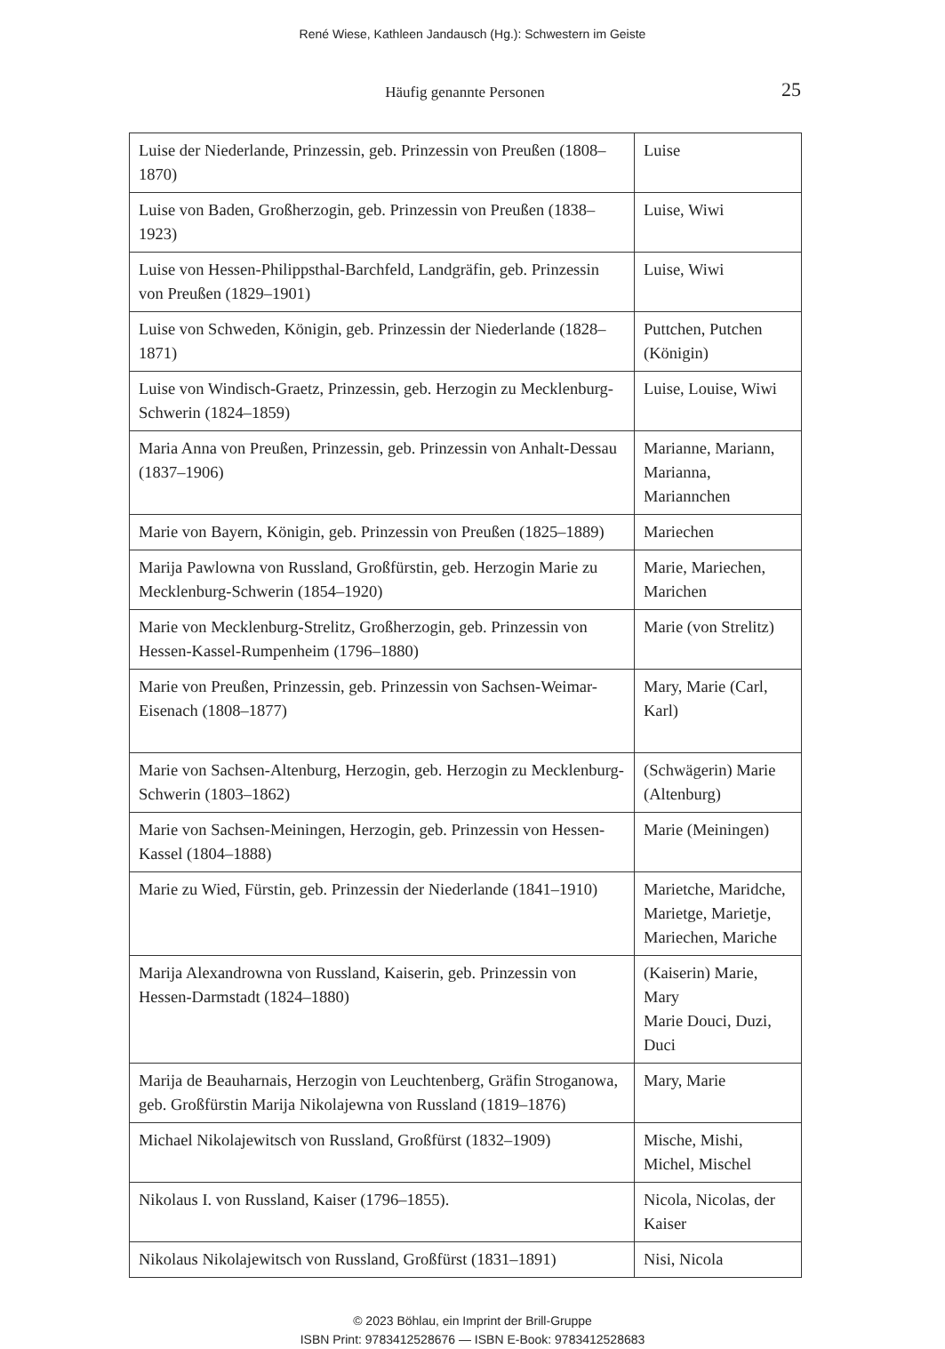René Wiese, Kathleen Jandausch (Hg.): Schwestern im Geiste
Häufig genannte Personen
25
| Luise der Niederlande, Prinzessin, geb. Prinzessin von Preußen (1808–1870) | Luise |
| Luise von Baden, Großherzogin, geb. Prinzessin von Preußen (1838–1923) | Luise, Wiwi |
| Luise von Hessen-Philippsthal-Barchfeld, Landgräfin, geb. Prinzessin von Preußen (1829–1901) | Luise, Wiwi |
| Luise von Schweden, Königin, geb. Prinzessin der Niederlande (1828–1871) | Puttchen, Putchen (Königin) |
| Luise von Windisch-Graetz, Prinzessin, geb. Herzogin zu Mecklenburg-Schwerin (1824–1859) | Luise, Louise, Wiwi |
| Maria Anna von Preußen, Prinzessin, geb. Prinzessin von Anhalt-Dessau (1837–1906) | Marianne, Mariann, Marianna, Mariannchen |
| Marie von Bayern, Königin, geb. Prinzessin von Preußen (1825–1889) | Mariechen |
| Marija Pawlowna von Russland, Großfürstin, geb. Herzogin Marie zu Mecklenburg-Schwerin (1854–1920) | Marie, Mariechen, Marichen |
| Marie von Mecklenburg-Strelitz, Großherzogin, geb. Prinzessin von Hessen-Kassel-Rumpenheim (1796–1880) | Marie (von Strelitz) |
| Marie von Preußen, Prinzessin, geb. Prinzessin von Sachsen-Weimar-Eisenach (1808–1877) | Mary, Marie (Carl, Karl) |
| Marie von Sachsen-Altenburg, Herzogin, geb. Herzogin zu Mecklenburg-Schwerin (1803–1862) | (Schwägerin) Marie (Altenburg) |
| Marie von Sachsen-Meiningen, Herzogin, geb. Prinzessin von Hessen-Kassel (1804–1888) | Marie (Meiningen) |
| Marie zu Wied, Fürstin, geb. Prinzessin der Niederlande (1841–1910) | Marietche, Maridche, Marietge, Marietje, Mariechen, Mariche |
| Marija Alexandrowna von Russland, Kaiserin, geb. Prinzessin von Hessen-Darmstadt (1824–1880) | (Kaiserin) Marie, Mary Marie Douci, Duzi, Duci |
| Marija de Beauharnais, Herzogin von Leuchtenberg, Gräfin Stroganowa, geb. Großfürstin Marija Nikolajewna von Russland (1819–1876) | Mary, Marie |
| Michael Nikolajewitsch von Russland, Großfürst (1832–1909) | Mische, Mishi, Michel, Mischel |
| Nikolaus I. von Russland, Kaiser (1796–1855). | Nicola, Nicolas, der Kaiser |
| Nikolaus Nikolajewitsch von Russland, Großfürst (1831–1891) | Nisi, Nicola |
© 2023 Böhlau, ein Imprint der Brill-Gruppe
ISBN Print: 9783412528676 — ISBN E-Book: 9783412528683